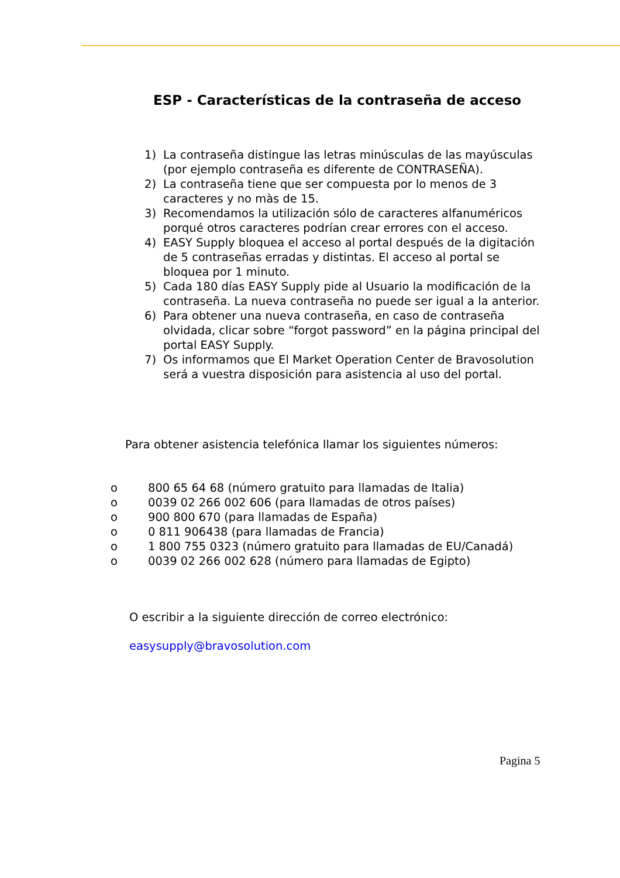ESP - Características de la contraseña de acceso
1) La contraseña distingue las letras minúsculas de las mayúsculas (por ejemplo contraseña es diferente de CONTRASEÑA).
2) La contraseña tiene que ser compuesta por lo menos de 3 caracteres y no màs de 15.
3) Recomendamos la utilización sólo de caracteres alfanuméricos porqué otros caracteres podrían crear errores con el acceso.
4) EASY Supply bloquea el acceso al portal después de la digitación de 5 contraseñas erradas y distintas. El acceso al portal se bloquea por 1 minuto.
5) Cada 180 días EASY Supply pide al Usuario la modificación de la contraseña. La nueva contraseña no puede ser igual a la anterior.
6) Para obtener una nueva contraseña, en caso de contraseña olvidada, clicar sobre “forgot password” en la página principal del portal EASY Supply.
7) Os informamos que El Market Operation Center de Bravosolution será a vuestra disposición para asistencia al uso del portal.
Para obtener asistencia telefónica llamar los siguientes números:
o 800 65 64 68 (número gratuito para llamadas de Italia)
o 0039 02 266 002 606 (para llamadas de otros países)
o 900 800 670 (para llamadas de España)
o 0 811 906438 (para llamadas de Francia)
o 1 800 755 0323 (número gratuito para llamadas de EU/Canadá)
o 0039 02 266 002 628 (número para llamadas de Egipto)
O escribir a la siguiente dirección de correo electrónico:
easysupply@bravosolution.com
Pagina 5